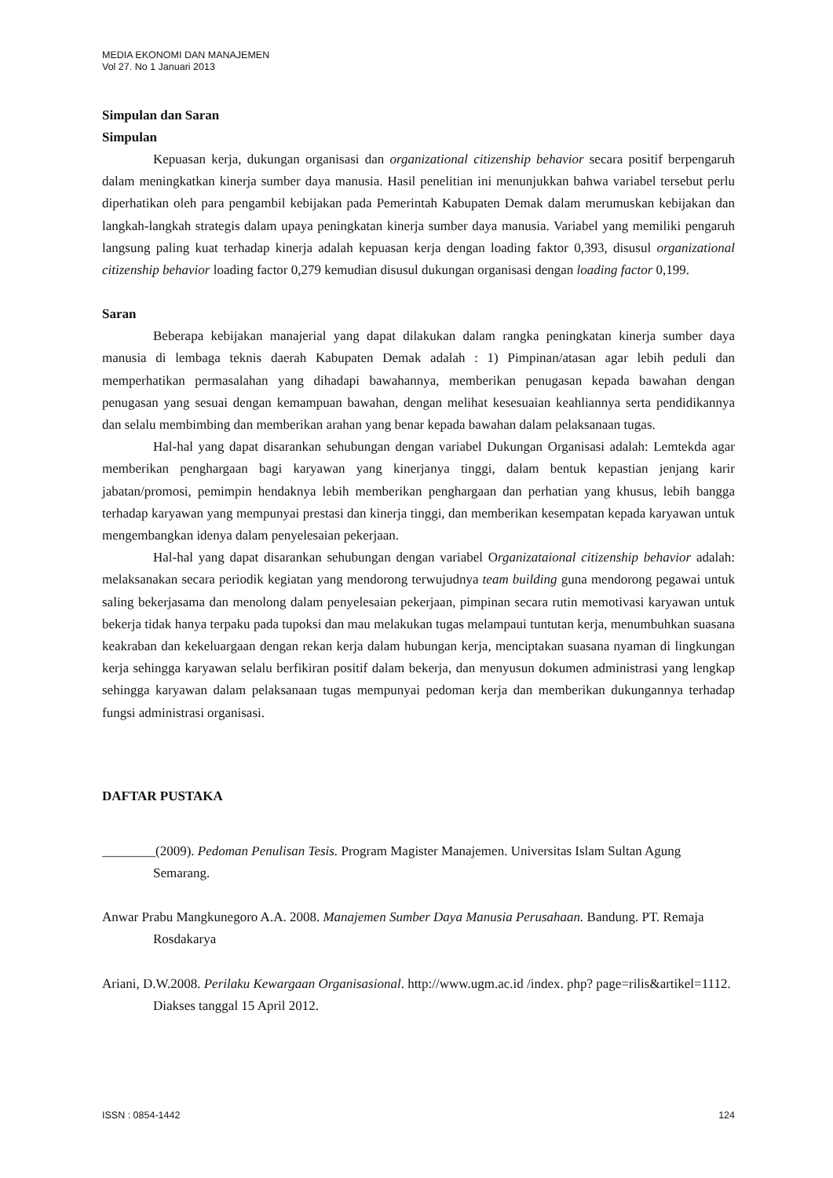MEDIA EKONOMI DAN MANAJEMEN
Vol 27. No 1 Januari 2013
Simpulan dan Saran
Simpulan
Kepuasan kerja, dukungan organisasi dan organizational citizenship behavior secara positif berpengaruh dalam meningkatkan kinerja sumber daya manusia. Hasil penelitian ini menunjukkan bahwa variabel tersebut perlu diperhatikan oleh para pengambil kebijakan pada Pemerintah Kabupaten Demak dalam merumuskan kebijakan dan langkah-langkah strategis dalam upaya peningkatan kinerja sumber daya manusia. Variabel yang memiliki pengaruh langsung paling kuat terhadap kinerja adalah kepuasan kerja dengan loading faktor 0,393, disusul organizational citizenship behavior loading factor 0,279 kemudian disusul dukungan organisasi dengan loading factor 0,199.
Saran
Beberapa kebijakan manajerial yang dapat dilakukan dalam rangka peningkatan kinerja sumber daya manusia di lembaga teknis daerah Kabupaten Demak adalah : 1) Pimpinan/atasan agar lebih peduli dan memperhatikan permasalahan yang dihadapi bawahannya, memberikan penugasan kepada bawahan dengan penugasan yang sesuai dengan kemampuan bawahan, dengan melihat kesesuaian keahliannya serta pendidikannya dan selalu membimbing dan memberikan arahan yang benar kepada bawahan dalam pelaksanaan tugas.
Hal-hal yang dapat disarankan sehubungan dengan variabel Dukungan Organisasi adalah: Lemtekda agar memberikan penghargaan bagi karyawan yang kinerjanya tinggi, dalam bentuk kepastian jenjang karir jabatan/promosi, pemimpin hendaknya lebih memberikan penghargaan dan perhatian yang khusus, lebih bangga terhadap karyawan yang mempunyai prestasi dan kinerja tinggi, dan memberikan kesempatan kepada karyawan untuk mengembangkan idenya dalam penyelesaian pekerjaan.
Hal-hal yang dapat disarankan sehubungan dengan variabel Organizataional citizenship behavior adalah: melaksanakan secara periodik kegiatan yang mendorong terwujudnya team building guna mendorong pegawai untuk saling bekerjasama dan menolong dalam penyelesaian pekerjaan, pimpinan secara rutin memotivasi karyawan untuk bekerja tidak hanya terpaku pada tupoksi dan mau melakukan tugas melampaui tuntutan kerja, menumbuhkan suasana keakraban dan kekeluargaan dengan rekan kerja dalam hubungan kerja, menciptakan suasana nyaman di lingkungan kerja sehingga karyawan selalu berfikiran positif dalam bekerja, dan menyusun dokumen administrasi yang lengkap sehingga karyawan dalam pelaksanaan tugas mempunyai pedoman kerja dan memberikan dukungannya terhadap fungsi administrasi organisasi.
DAFTAR PUSTAKA
________(2009). Pedoman Penulisan Tesis. Program Magister Manajemen. Universitas Islam Sultan Agung Semarang.
Anwar Prabu Mangkunegoro A.A. 2008. Manajemen Sumber Daya Manusia Perusahaan. Bandung. PT. Remaja Rosdakarya
Ariani, D.W.2008. Perilaku Kewargaan Organisasional. http://www.ugm.ac.id /index. php? page=rilis&artikel=1112. Diakses tanggal 15 April 2012.
ISSN : 0854-1442 124